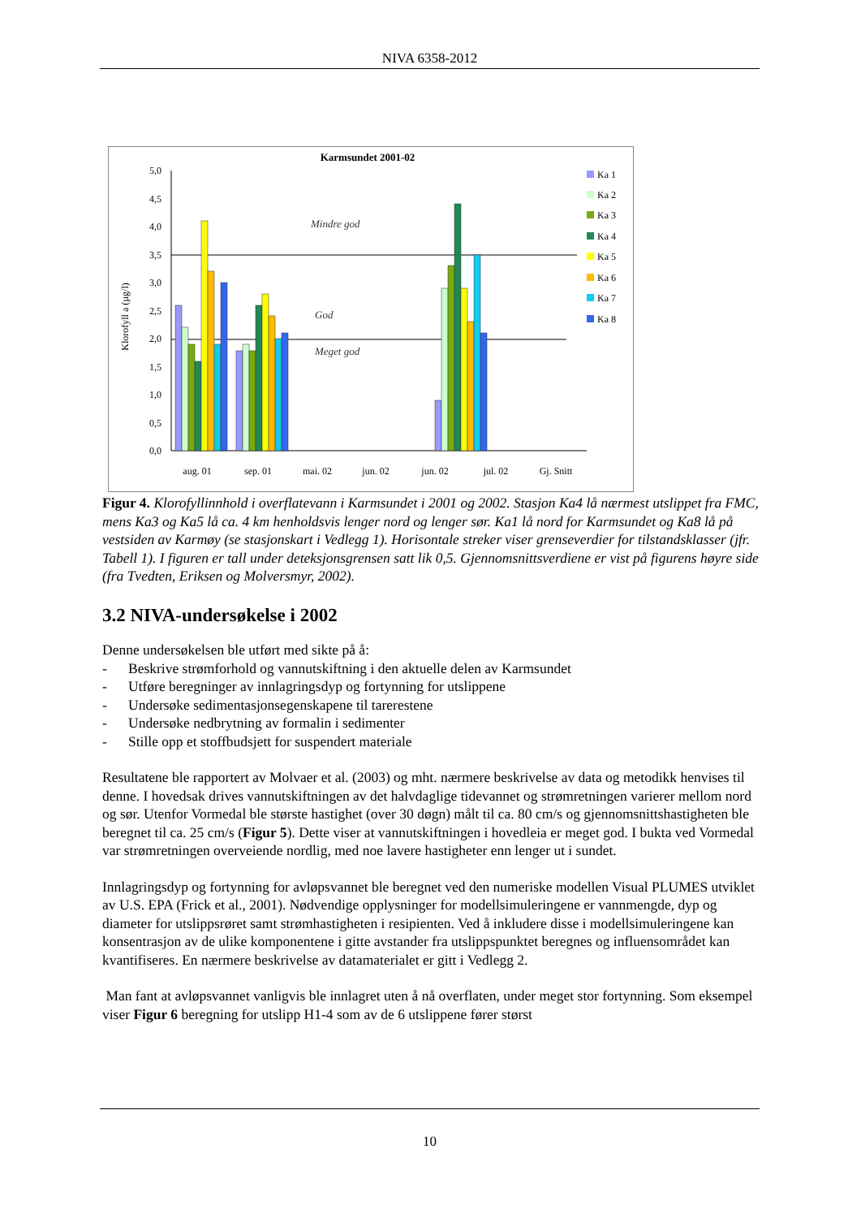NIVA 6358-2012
Karmsundet 2001-02
5,0
4,5
4,0
3,5
3,0
2,5
2,0
1,5
1,0
0,5
0,0
Klorofyll a (µg/l)
Mindre god
God
Meget god
aug. 01
sep. 01
mai. 02
jun. 02
jun. 02
jul. 02
Gj. Snitt
Ka 1
Ka 2
Ka 3
Ka 4
Ka 5
Ka 6
Ka 7
Ka 8
Figur 4. Klorofyllinnhold i overflatevann i Karmsundet i 2001 og 2002. Stasjon Ka4 lå nærmest utslippet fra FMC, mens Ka3 og Ka5 lå ca. 4 km henholdsvis lenger nord og lenger sør. Ka1 lå nord for Karmsundet og Ka8 lå på vestsiden av Karmøy (se stasjonskart i Vedlegg 1). Horisontale streker viser grenseverdier for tilstandsklasser (jfr. Tabell 1). I figuren er tall under deteksjonsgrensen satt lik 0,5. Gjennomsnittsverdiene er vist på figurens høyre side (fra Tvedten, Eriksen og Molversmyr, 2002).
3.2 NIVA-undersøkelse i 2002
Denne undersøkelsen ble utført med sikte på å:
- Beskrive strømforhold og vannutskiftning i den aktuelle delen av Karmsundet
- Utføre beregninger av innlagringsdyp og fortynning for utslippene
- Undersøke sedimentasjonsegenskapene til tarerestene
- Undersøke nedbrytning av formalin i sedimenter
- Stille opp et stoffbudsjett for suspendert materiale
Resultatene ble rapportert av Molvaer et al. (2003) og mht. nærmere beskrivelse av data og metodikk henvises til denne. I hovedsak drives vannutskiftningen av det halvdaglige tidevannet og strømretningen varierer mellom nord og sør. Utenfor Vormedal ble største hastighet (over 30 døgn) målt til ca. 80 cm/s og gjennomsnittshastigheten ble beregnet til ca. 25 cm/s (Figur 5). Dette viser at vannutskiftningen i hovedleia er meget god. I bukta ved Vormedal var strømretningen overveiende nordlig, med noe lavere hastigheter enn lenger ut i sundet.
Innlagringsdyp og fortynning for avløpsvannet ble beregnet ved den numeriske modellen Visual PLUMES utviklet av U.S. EPA (Frick et al., 2001). Nødvendige opplysninger for modellsimuleringene er vannmengde, dyp og diameter for utslippsrøret samt strømhastigheten i resipienten. Ved å inkludere disse i modellsimuleringene kan konsentrasjon av de ulike komponentene i gitte avstander fra utslippspunktet beregnes og influensområdet kan kvantifiseres. En nærmere beskrivelse av datamaterialet er gitt i Vedlegg 2.
Man fant at avløpsvannet vanligvis ble innlagret uten å nå overflaten, under meget stor fortynning. Som eksempel viser Figur 6 beregning for utslipp H1-4 som av de 6 utslippene fører størst
10